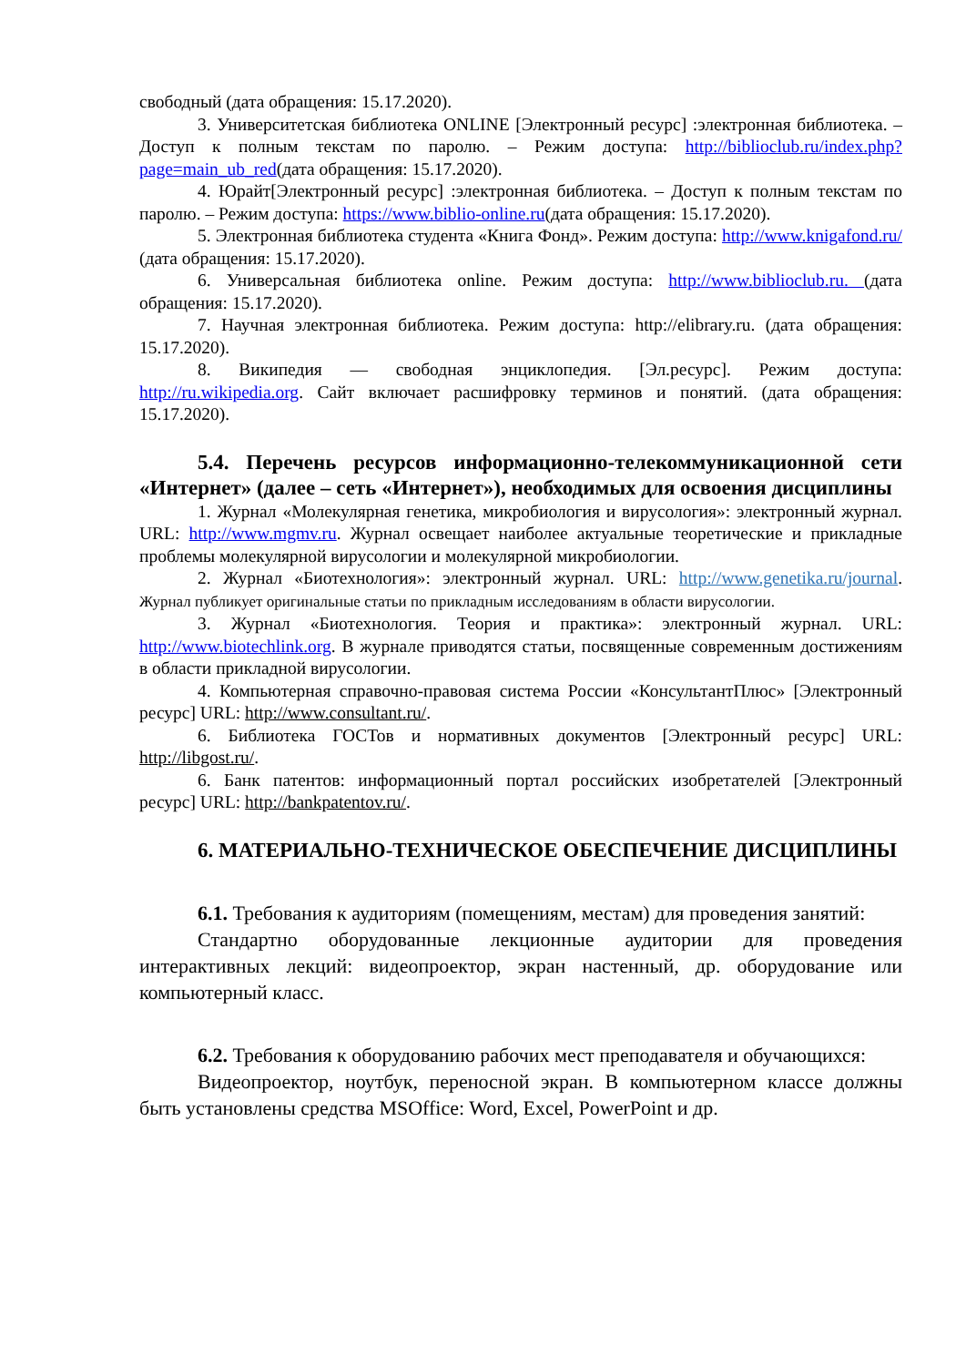свободный (дата обращения: 15.17.2020).
3. Университетская библиотека ONLINE [Электронный ресурс] :электронная библиотека. – Доступ к полным текстам по паролю. – Режим доступа: http://biblioclub.ru/index.php?page=main_ub_red(дата обращения: 15.17.2020).
4. Юрайт[Электронный ресурс] :электронная библиотека. – Доступ к полным текстам по паролю. – Режим доступа: https://www.biblio-online.ru(дата обращения: 15.17.2020).
5. Электронная библиотека студента «Книга Фонд». Режим доступа: http://www.knigafond.ru/ (дата обращения: 15.17.2020).
6. Универсальная библиотека online. Режим доступа: http://www.biblioclub.ru. (дата обращения: 15.17.2020).
7. Научная электронная библиотека. Режим доступа: http://elibrary.ru. (дата обращения: 15.17.2020).
8. Википедия — свободная энциклопедия. [Эл.ресурс]. Режим доступа: http://ru.wikipedia.org. Сайт включает расшифровку терминов и понятий. (дата обращения: 15.17.2020).
5.4. Перечень ресурсов информационно-телекоммуникационной сети «Интернет» (далее – сеть «Интернет»), необходимых для освоения дисциплины
1. Журнал «Молекулярная генетика, микробиология и вирусология»: электронный журнал. URL: http://www.mgmv.ru. Журнал освещает наиболее актуальные теоретические и прикладные проблемы молекулярной вирусологии и молекулярной микробиологии.
2. Журнал «Биотехнология»: электронный журнал. URL: http://www.genetika.ru/journal. Журнал публикует оригинальные статьи по прикладным исследованиям в области вирусологии.
3. Журнал «Биотехнология. Теория и практика»: электронный журнал. URL: http://www.biotechlink.org. В журнале приводятся статьи, посвященные современным достижениям в области прикладной вирусологии.
4. Компьютерная справочно-правовая система России «КонсультантПлюс» [Электронный ресурс] URL: http://www.consultant.ru/.
6. Библиотека ГОСТов и нормативных документов [Электронный ресурс] URL: http://libgost.ru/.
6. Банк патентов: информационный портал российских изобретателей [Электронный ресурс] URL: http://bankpatentov.ru/.
6. МАТЕРИАЛЬНО-ТЕХНИЧЕСКОЕ ОБЕСПЕЧЕНИЕ ДИСЦИПЛИНЫ
6.1. Требования к аудиториям (помещениям, местам) для проведения занятий:
Стандартно оборудованные лекционные аудитории для проведения интерактивных лекций: видеопроектор, экран настенный, др. оборудование или компьютерный класс.
6.2. Требования к оборудованию рабочих мест преподавателя и обучающихся:
Видеопроектор, ноутбук, переносной экран. В компьютерном классе должны быть установлены средства MSOffice: Word, Excel, PowerPoint и др.